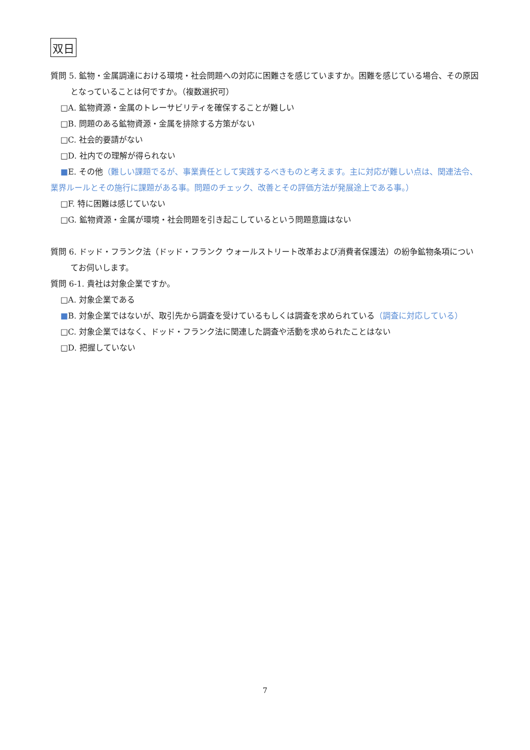双日
質問 5. 鉱物・金属調達における環境・社会問題への対応に困難さを感じていますか。困難を感じている場合、その原因となっていることは何ですか。（複数選択可）
□A. 鉱物資源・金属のトレーサビリティを確保することが難しい
□B. 問題のある鉱物資源・金属を排除する方策がない
□C. 社会的要請がない
□D. 社内での理解が得られない
■E. その他（難しい課題でるが、事業責任として実践するべきものと考えます。主に対応が難しい点は、関連法令、業界ルールとその施行に課題がある事。問題のチェック、改善とその評価方法が発展途上である事。）
□F. 特に困難は感じていない
□G. 鉱物資源・金属が環境・社会問題を引き起こしているという問題意識はない
質問 6. ドッド・フランク法（ドッド・フランク ウォールストリート改革および消費者保護法）の紛争鉱物条項についてお伺いします。
質問 6-1. 貴社は対象企業ですか。
□A. 対象企業である
■B. 対象企業ではないが、取引先から調査を受けているもしくは調査を求められている（調査に対応している）
□C. 対象企業ではなく、ドッド・フランク法に関連した調査や活動を求められたことはない
□D. 把握していない
7